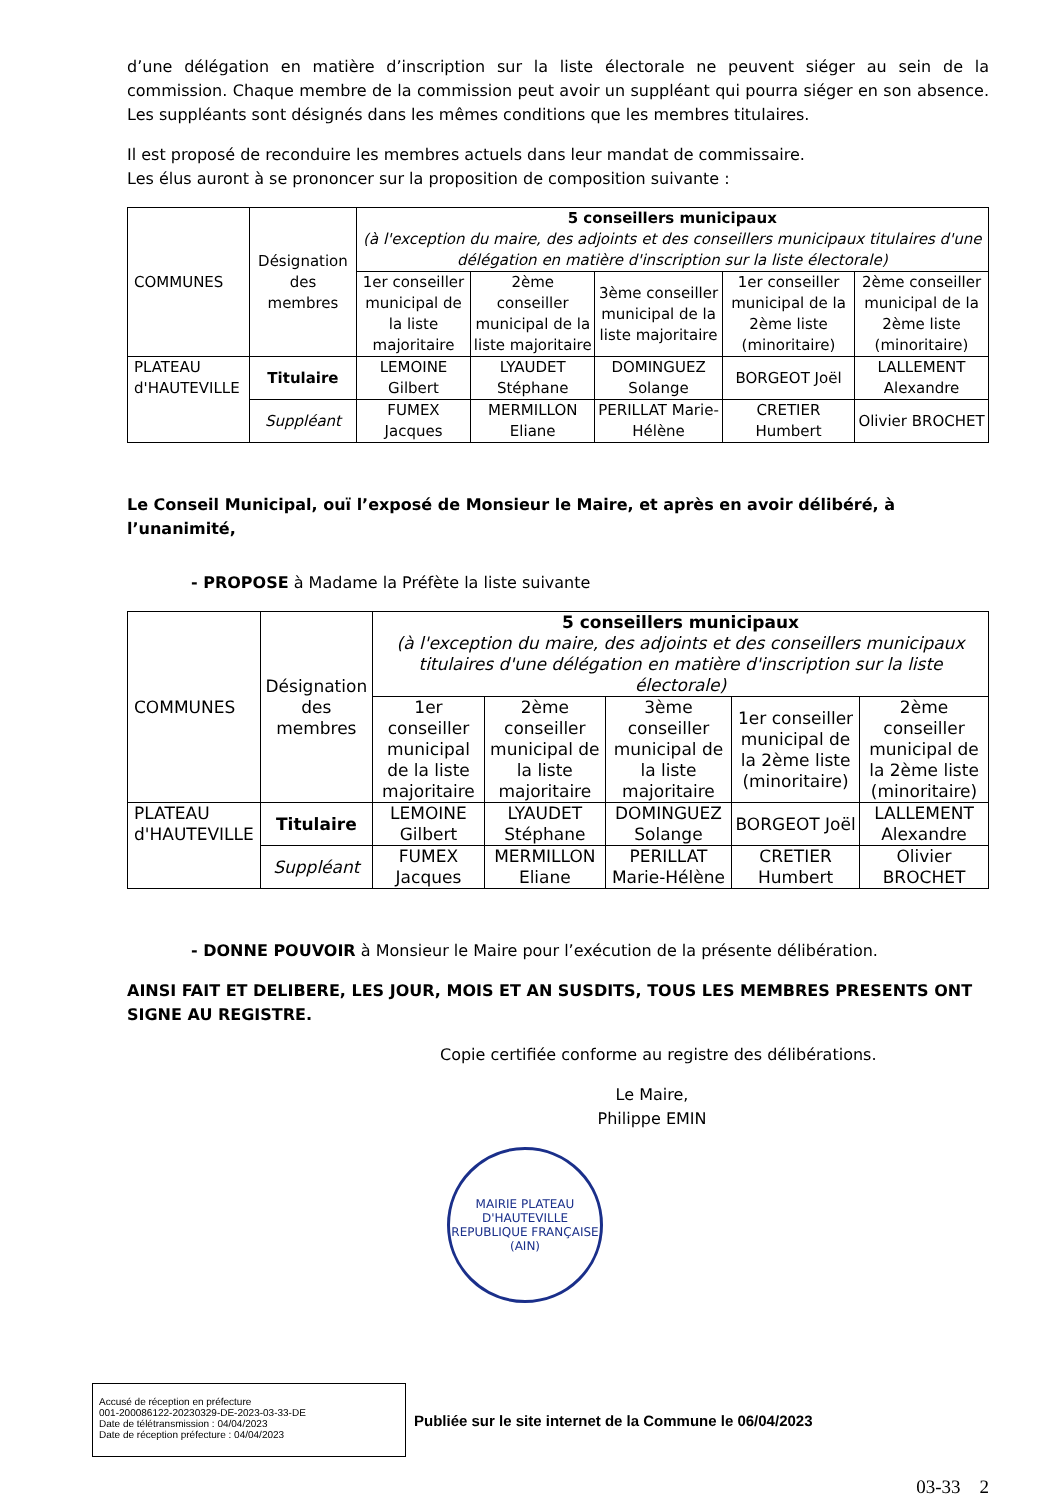d’une délégation en matière d’inscription sur la liste électorale ne peuvent siéger au sein de la commission. Chaque membre de la commission peut avoir un suppléant qui pourra siéger en son absence. Les suppléants sont désignés dans les mêmes conditions que les membres titulaires.
Il est proposé de reconduire les membres actuels dans leur mandat de commissaire.
Les élus auront à se prononcer sur la proposition de composition suivante :
| COMMUNES | Désignation des membres | 5 conseillers municipaux (à l'exception du maire, des adjoints et des conseillers municipaux titulaires d'une délégation en matière d'inscription sur la liste électorale) | | | | |
| | | 1er conseiller municipal de la liste majoritaire | 2ème conseiller municipal de la liste majoritaire | 3ème conseiller municipal de la liste majoritaire | 1er conseiller municipal de la 2ème liste (minoritaire) | 2ème conseiller municipal de la 2ème liste (minoritaire) |
| PLATEAU d'HAUTEVILLE | Titulaire | LEMOINE Gilbert | LYAUDET Stéphane | DOMINGUEZ Solange | BORGEOT Joël | LALLEMENT Alexandre |
| | Suppléant | FUMEX Jacques | MERMILLON Eliane | PERILLAT Marie-Hélène | CRETIER Humbert | Olivier BROCHET |
Le Conseil Municipal, ouï l’exposé de Monsieur le Maire, et après en avoir délibéré, à l’unanimité,
- PROPOSE à Madame la Préfète la liste suivante
| COMMUNES | Désignation des membres | 5 conseillers municipaux (à l'exception du maire, des adjoints et des conseillers municipaux titulaires d'une délégation en matière d'inscription sur la liste électorale) | | | | |
| | | 1er conseiller municipal de la liste majoritaire | 2ème conseiller municipal de la liste majoritaire | 3ème conseiller municipal de la liste majoritaire | 1er conseiller municipal de la 2ème liste (minoritaire) | 2ème conseiller municipal de la 2ème liste (minoritaire) |
| PLATEAU d'HAUTEVILLE | Titulaire | LEMOINE Gilbert | LYAUDET Stéphane | DOMINGUEZ Solange | BORGEOT Joël | LALLEMENT Alexandre |
| | Suppléant | FUMEX Jacques | MERMILLON Eliane | PERILLAT Marie-Hélène | CRETIER Humbert | Olivier BROCHET |
- DONNE POUVOIR à Monsieur le Maire pour l’exécution de la présente délibération.
AINSI FAIT ET DELIBERE, LES JOUR, MOIS ET AN SUSDITS, TOUS LES MEMBRES PRESENTS ONT SIGNE AU REGISTRE.
Copie certifiée conforme au registre des délibérations.
Le Maire,
Philippe EMIN
MAIRIE PLATEAU D'HAUTEVILLE
REPUBLIQUE FRANÇAISE
(AIN)
Accusé de réception en préfecture
001-200086122-20230329-DE-2023-03-33-DE
Date de télétransmission : 04/04/2023
Date de réception préfecture : 04/04/2023
Publiée sur le site internet de la Commune le 06/04/2023
03-33 2